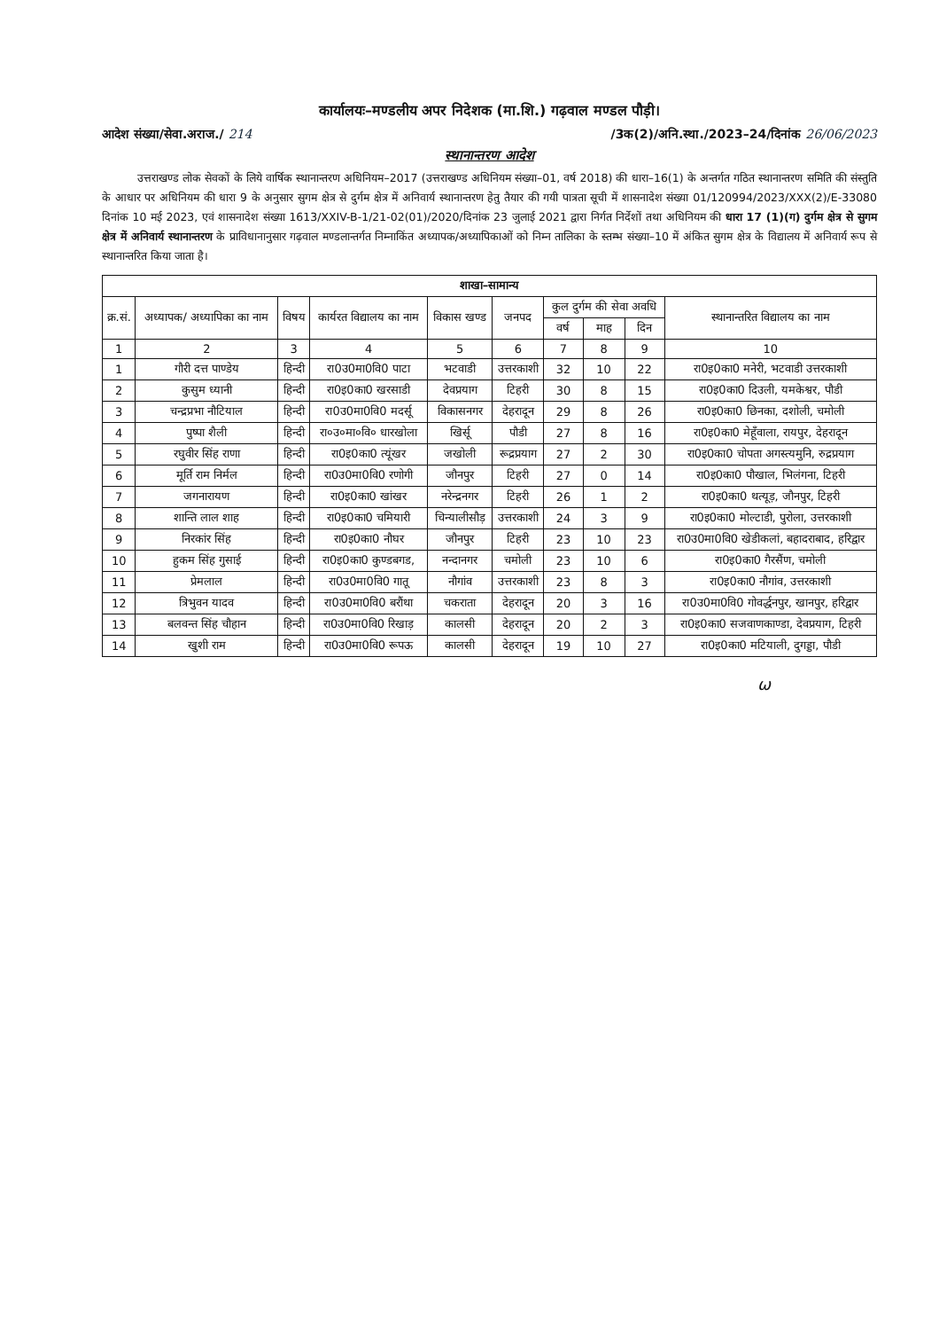कार्यालयः–मण्डलीय अपर निदेशक (मा.शि.) गढ़वाल मण्डल पौड़ी।
आदेश संख्या/सेवा.अराज./ 214 /3क(2)/अनि.स्था./2023–24/दिनांक 26/06/2023
स्थानान्तरण आदेश
उत्तराखण्ड लोक सेवकों के लिये वार्षिक स्थानान्तरण अधिनियम–2017 (उत्तराखण्ड अधिनियम संख्या–01, वर्ष 2018) की धारा–16(1) के अन्तर्गत गठित स्थानान्तरण समिति की संस्तुति के आधार पर अधिनियम की धारा 9 के अनुसार सुगम क्षेत्र से दुर्गम क्षेत्र में अनिवार्य स्थानान्तरण हेतु तैयार की गयी पात्रता सूची में शासनादेश संख्या 01/120994/2023/XXX(2)/E-33080 दिनांक 10 मई 2023, एवं शासनादेश संख्या 1613/XXIV-B-1/21-02(01)/2020/दिनांक 23 जुलाई 2021 द्वारा निर्गत निर्देशों तथा अधिनियम की धारा 17 (1)(ग) दुर्गम क्षेत्र से सुगम क्षेत्र में अनिवार्य स्थानान्तरण के प्राविधानानुसार गढ़वाल मण्डलान्तर्गत निम्नाकिंत अध्यापक/अध्यापिकाओं को निम्न तालिका के स्तम्भ संख्या–10 में अंकित सुगम क्षेत्र के विद्यालय में अनिवार्य रूप से स्थानान्तरित किया जाता है।
| शाखा–सामान्य | | | | | | | | | |
| क्र.सं. | अध्यापक/ अध्यापिका का नाम | विषय | कार्यरत विद्यालय का नाम | विकास खण्ड | जनपद | कुल दुर्गम की सेवा अवधि | | | स्थानान्तरित विद्यालय का नाम |
| | | | | | | वर्ष | माह | दिन | |
| 1 | 2 | 3 | 4 | 5 | 6 | 7 | 8 | 9 | 10 |
| 1 | गौरी दत्त पाण्डेय | हिन्दी | रा0उ0मा0वि0 पाटा | भटवाडी | उत्तरकाशी | 32 | 10 | 22 | रा0इ0का0 मनेरी, भटवाडी उत्तरकाशी |
| 2 | कुसुम ध्यानी | हिन्दी | रा0इ0का0 खरसाडी | देवप्रयाग | टिहरी | 30 | 8 | 15 | रा0इ0का0 दिउली, यमकेश्वर, पौडी |
| 3 | चन्द्रप्रभा नौटियाल | हिन्दी | रा0उ0मा0वि0 मदर्सू | विकासनगर | देहरादून | 29 | 8 | 26 | रा0इ0का0 छिनका, दशोली, चमोली |
| 4 | पुष्पा शैली | हिन्दी | रा०उ०मा०वि० धारखोला | खिर्सू | पौडी | 27 | 8 | 16 | रा0इ0का0 मेहूँवाला, रायपुर, देहरादून |
| 5 | रघुवीर सिंह राणा | हिन्दी | रा0इ0का0 त्यूंखर | जखोली | रूद्रप्रयाग | 27 | 2 | 30 | रा0इ0का0 चोपता अगस्त्यमुनि, रुद्रप्रयाग |
| 6 | मूर्ति राम निर्मल | हिन्दी | रा0उ0मा0वि0 रणोगी | जौनपुर | टिहरी | 27 | 0 | 14 | रा0इ0का0 पौखाल, भिलंगना, टिहरी |
| 7 | जगनारायण | हिन्दी | रा0इ0का0 खांखर | नरेन्द्रनगर | टिहरी | 26 | 1 | 2 | रा0इ0का0 थत्यूड़, जौनपुर, टिहरी |
| 8 | शान्ति लाल शाह | हिन्दी | रा0इ0का0 चमियारी | चिन्यालीसौड़ | उत्तरकाशी | 24 | 3 | 9 | रा0इ0का0 मोल्टाडी, पुरोला, उत्तरकाशी |
| 9 | निरकांर सिंह | हिन्दी | रा0इ0का0 नौघर | जौनपुर | टिहरी | 23 | 10 | 23 | रा0उ0मा0वि0 खेडीकलां, बहादराबाद, हरिद्वार |
| 10 | हुकम सिंह गुसाई | हिन्दी | रा0इ0का0 कुण्डबगड, | नन्दानगर | चमोली | 23 | 10 | 6 | रा0इ0का0 गैरसैंण, चमोली |
| 11 | प्रेमलाल | हिन्दी | रा0उ0मा0वि0 गातू | नौगांव | उत्तरकाशी | 23 | 8 | 3 | रा0इ0का0 नौगांव, उत्तरकाशी |
| 12 | त्रिभुवन यादव | हिन्दी | रा0उ0मा0वि0 बरौंथा | चकराता | देहरादून | 20 | 3 | 16 | रा0उ0मा0वि0 गोवर्द्धनपुर, खानपुर, हरिद्वार |
| 13 | बलवन्त सिंह चौहान | हिन्दी | रा0उ0मा0वि0 रिखाड़ | कालसी | देहरादून | 20 | 2 | 3 | रा0इ0का0 सजवाणकाण्डा, देवप्रयाग, टिहरी |
| 14 | खुशी राम | हिन्दी | रा0उ0मा0वि0 रूपऊ | कालसी | देहरादून | 19 | 10 | 27 | रा0इ0का0 मटियाली, दुगड्डा, पौडी |
ω